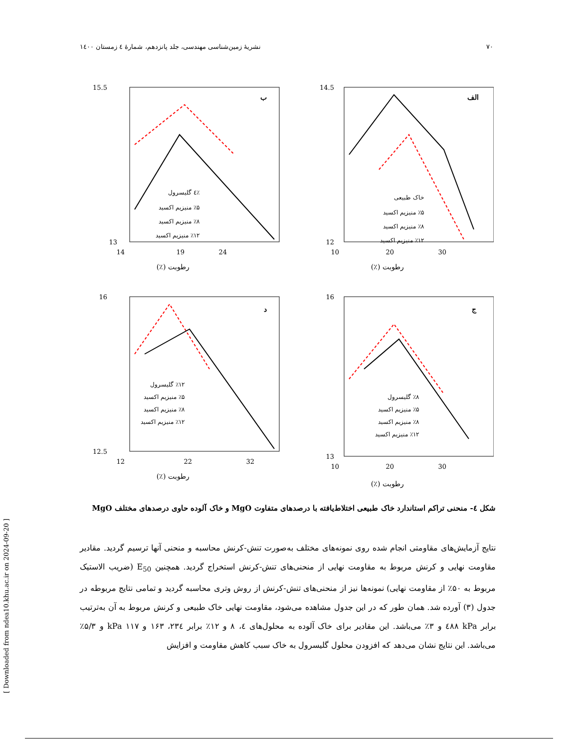۷۰ نشریهٔ زمین‌شناسی مهندسی، جلد پانزدهم، شمارهٔ ٤ زمستان ١٤٠٠
الف
14.5
12
10
20
30
رطوبت (٪)
خاک طبیعی
٪۵ منیزیم اکسید
٪۸ منیزیم اکسید
٪۱۲ منیزیم اکسید
ب
15.5
13
14
19
24
رطوبت (٪)
٪٤ گلیسرول
٪۵ منیزیم اکسید
٪۸ منیزیم اکسید
٪۱۲ منیزیم اکسید
ج
16
13
10
20
30
رطوبت (٪)
٪۸ گلیسرول
٪۵ منیزیم اکسید
٪۸ منیزیم اکسید
٪۱۲ منیزیم اکسید
د
16
12.5
12
22
32
رطوبت (٪)
٪۱۲ گلیسرول
٪۵ منیزیم اکسید
٪۸ منیزیم اکسید
٪۱۲ منیزیم اکسید
شکل ٤- منحنی تراکم استاندارد خاک طبیعی اختلاط‌یافته با درصدهای متفاوت MgO و خاک آلوده حاوی درصدهای مختلف MgO
نتایج آزمایش‌های مقاومتی انجام شده روی نمونه‌های مختلف به‌صورت تنش-کرنش محاسبه و منحنی آنها ترسیم گردید. مقادیر مقاومت نهایی و کرنش مربوط به مقاومت نهایی از منحنی‌های تنش-کرنش استخراج گردید. همچنین E<sub>50</sub> (ضریب الاستیک مربوط به ۵۰٪ از مقاومت نهایی) نمونه‌ها نیز از منحنی‌های تنش-کرنش از روش وتری محاسبه گردید و تمامی نتایج مربوطه در جدول (۳) آورده شد. همان طور که در این جدول مشاهده می‌شود، مقاومت نهایی خاک طبیعی و کرنش مربوط به آن به‌ترتیب برابر kPa ٤۸۸ و ۳٪ می‌باشد. این مقادیر برای خاک آلوده به محلول‌های ٤، ۸ و ۱۲٪ برابر ۲۳٤، ۱۶۳ و kPa ۱۱۷ و ۵/۳٪ می‌باشد. این نتایج نشان می‌دهد که افزودن محلول گلیسرول به خاک سبب کاهش مقاومت و افزایش
[ Downloaded from ndea10.khu.ac.ir on 2024-09-20 ]